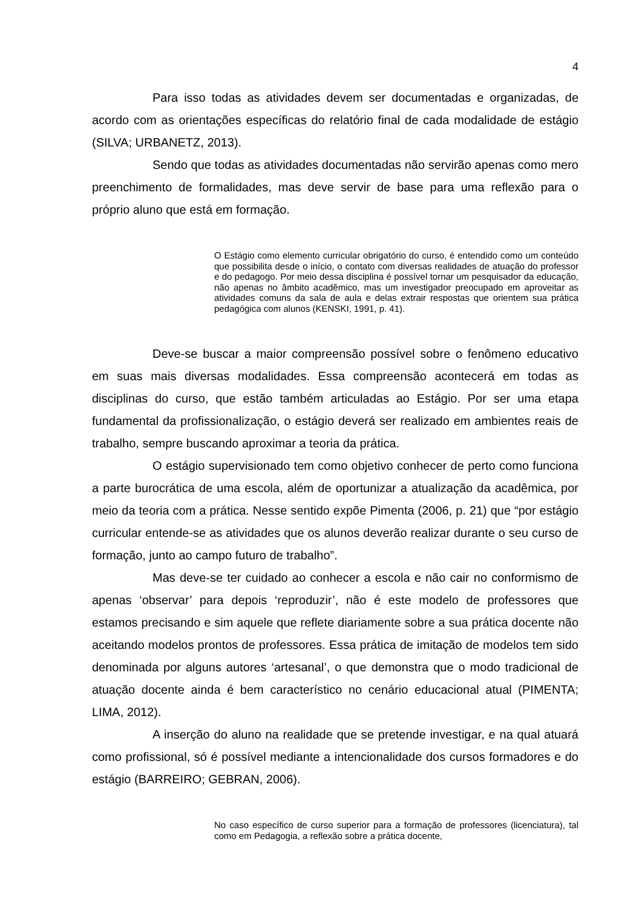4
Para isso todas as atividades devem ser documentadas e organizadas, de acordo com as orientações específicas do relatório final de cada modalidade de estágio (SILVA; URBANETZ, 2013).
Sendo que todas as atividades documentadas não servirão apenas como mero preenchimento de formalidades, mas deve servir de base para uma reflexão para o próprio aluno que está em formação.
O Estágio como elemento curricular obrigatório do curso, é entendido como um conteúdo que possibilita desde o início, o contato com diversas realidades de atuação do professor e do pedagogo. Por meio dessa disciplina é possível tornar um pesquisador da educação, não apenas no âmbito acadêmico, mas um investigador preocupado em aproveitar as atividades comuns da sala de aula e delas extrair respostas que orientem sua prática pedagógica com alunos (KENSKI, 1991, p. 41).
Deve-se buscar a maior compreensão possível sobre o fenômeno educativo em suas mais diversas modalidades. Essa compreensão acontecerá em todas as disciplinas do curso, que estão também articuladas ao Estágio. Por ser uma etapa fundamental da profissionalização, o estágio deverá ser realizado em ambientes reais de trabalho, sempre buscando aproximar a teoria da prática.
O estágio supervisionado tem como objetivo conhecer de perto como funciona a parte burocrática de uma escola, além de oportunizar a atualização da acadêmica, por meio da teoria com a prática. Nesse sentido expõe Pimenta (2006, p. 21) que “por estágio curricular entende-se as atividades que os alunos deverão realizar durante o seu curso de formação, junto ao campo futuro de trabalho”.
Mas deve-se ter cuidado ao conhecer a escola e não cair no conformismo de apenas ‘observar’ para depois ‘reproduzir’, não é este modelo de professores que estamos precisando e sim aquele que reflete diariamente sobre a sua prática docente não aceitando modelos prontos de professores. Essa prática de imitação de modelos tem sido denominada por alguns autores ‘artesanal’, o que demonstra que o modo tradicional de atuação docente ainda é bem característico no cenário educacional atual (PIMENTA; LIMA, 2012).
A inserção do aluno na realidade que se pretende investigar, e na qual atuará como profissional, só é possível mediante a intencionalidade dos cursos formadores e do estágio (BARREIRO; GEBRAN, 2006).
No caso específico de curso superior para a formação de professores (licenciatura), tal como em Pedagogia, a reflexão sobre a prática docente,